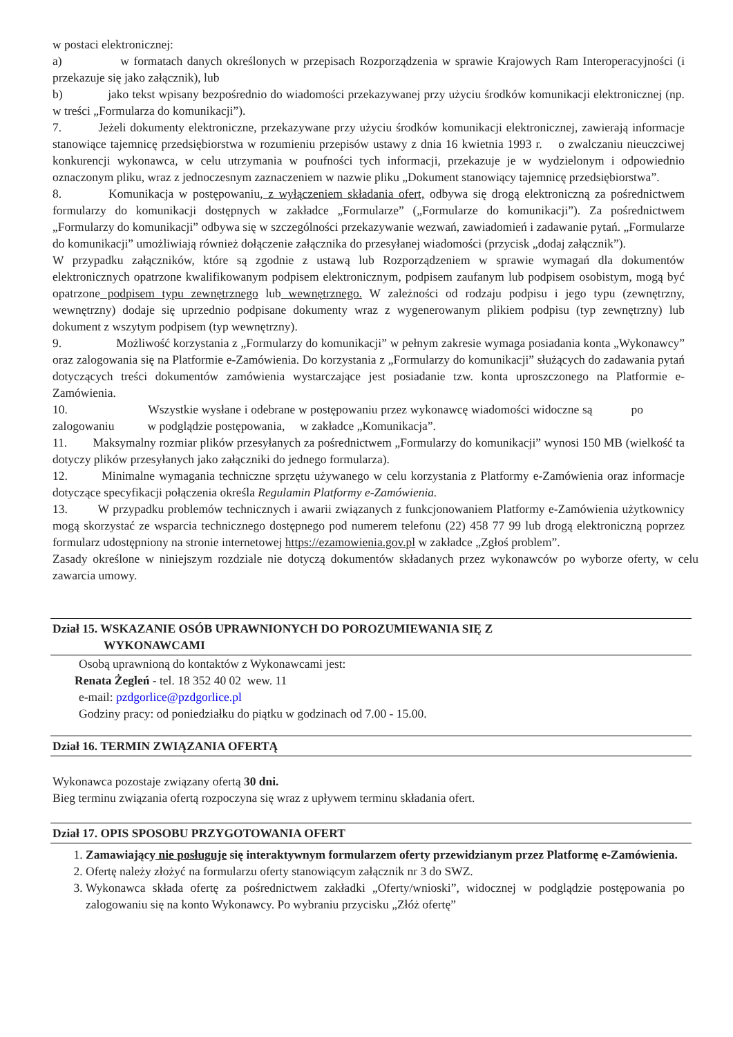w postaci elektronicznej:
a) w formatach danych określonych w przepisach Rozporządzenia w sprawie Krajowych Ram Interoperacyjności (i przekazuje się jako załącznik), lub
b) jako tekst wpisany bezpośrednio do wiadomości przekazywanej przy użyciu środków komunikacji elektronicznej (np. w treści „Formularza do komunikacji”).
7. Jeżeli dokumenty elektroniczne, przekazywane przy użyciu środków komunikacji elektronicznej, zawierają informacje stanowiące tajemnicę przedsiębiorstwa w rozumieniu przepisów ustawy z dnia 16 kwietnia 1993 r. o zwalczaniu nieuczciwej konkurencji wykonawca, w celu utrzymania w poufności tych informacji, przekazuje je w wydzielonym i odpowiednio oznaczonym pliku, wraz z jednoczesnym zaznaczeniem w nazwie pliku „Dokument stanowiący tajemnicę przedsiębiorstwa”.
8. Komunikacja w postępowaniu, z wyłączeniem składania ofert, odbywa się drogą elektroniczną za pośrednictwem formularzy do komunikacji dostępnych w zakładce „Formularze” („Formularze do komunikacji”). Za pośrednictwem „Formularzy do komunikacji” odbywa się w szczególności przekazywanie wezwań, zawiadomień i zadawanie pytań. „Formularze do komunikacji” umożliwiają również dołączenie załącznika do przesyłanej wiadomości (przycisk „dodaj załącznik”).
W przypadku załączników, które są zgodnie z ustawą lub Rozporządzeniem w sprawie wymagań dla dokumentów elektronicznych opatrzone kwalifikowanym podpisem elektronicznym, podpisem zaufanym lub podpisem osobistym, mogą być opatrzone podpisem typu zewnętrznego lub wewnętrznego. W zależności od rodzaju podpisu i jego typu (zewnętrzny, wewnętrzny) dodaje się uprzednio podpisane dokumenty wraz z wygenerowanym plikiem podpisu (typ zewnętrzny) lub dokument z wszytym podpisem (typ wewnętrzny).
9. Możliwość korzystania z „Formularzy do komunikacji” w pełnym zakresie wymaga posiadania konta „Wykonawcy” oraz zalogowania się na Platformie e-Zamówienia. Do korzystania z „Formularzy do komunikacji” służących do zadawania pytań dotyczących treści dokumentów zamówienia wystarczające jest posiadanie tzw. konta uproszczonego na Platformie e-Zamówienia.
10. Wszystkie wysłane i odebrane w postępowaniu przez wykonawcę wiadomości widoczne są po zalogowaniu w podglądzie postępowania, w zakładce „Komunikacja”.
11. Maksymalny rozmiar plików przesyłanych za pośrednictwem „Formularzy do komunikacji” wynosi 150 MB (wielkość ta dotyczy plików przesyłanych jako załączniki do jednego formularza).
12. Minimalne wymagania techniczne sprzętu używanego w celu korzystania z Platformy e-Zamówienia oraz informacje dotyczące specyfikacji połączenia określa Regulamin Platformy e-Zamówienia.
13. W przypadku problemów technicznych i awarii związanych z funkcjonowaniem Platformy e-Zamówienia użytkownicy mogą skorzystać ze wsparcia technicznego dostępnego pod numerem telefonu (22) 458 77 99 lub drogą elektroniczną poprzez formularz udostępniony na stronie internetowej https://ezamowienia.gov.pl w zakładce „Zgłoś problem”.
Zasady określone w niniejszym rozdziale nie dotyczą dokumentów składanych przez wykonawców po wyborze oferty, w celu zawarcia umowy.
Dział 15. WSKAZANIE OSÓB UPRAWNIONYCH DO POROZUMIEWANIA SIĘ Z
WYKONAWCAMI
Osobą uprawnioną do kontaktów z Wykonawcami jest:
Renata Żegleń - tel. 18 352 40 02 wew. 11
e-mail: pzdgorlice@pzdgorlice.pl
Godziny pracy: od poniedziałku do piątku w godzinach od 7.00 - 15.00.
Dział 16. TERMIN ZWIĄZANIA OFERTĄ
Wykonawca pozostaje związany ofertą 30 dni.
Bieg terminu związania ofertą rozpoczyna się wraz z upływem terminu składania ofert.
Dział 17. OPIS SPOSOBU PRZYGOTOWANIA OFERT
1. Zamawiający nie posługuje się interaktywnym formularzem oferty przewidzianym przez Platformę e-Zamówienia.
2. Ofertę należy złożyć na formularzu oferty stanowiącym załącznik nr 3 do SWZ.
3. Wykonawca składa ofertę za pośrednictwem zakładki „Oferty/wnioski”, widocznej w podglądzie postępowania po zalogowaniu się na konto Wykonawcy. Po wybraniu przycisku „Złóż ofertę”